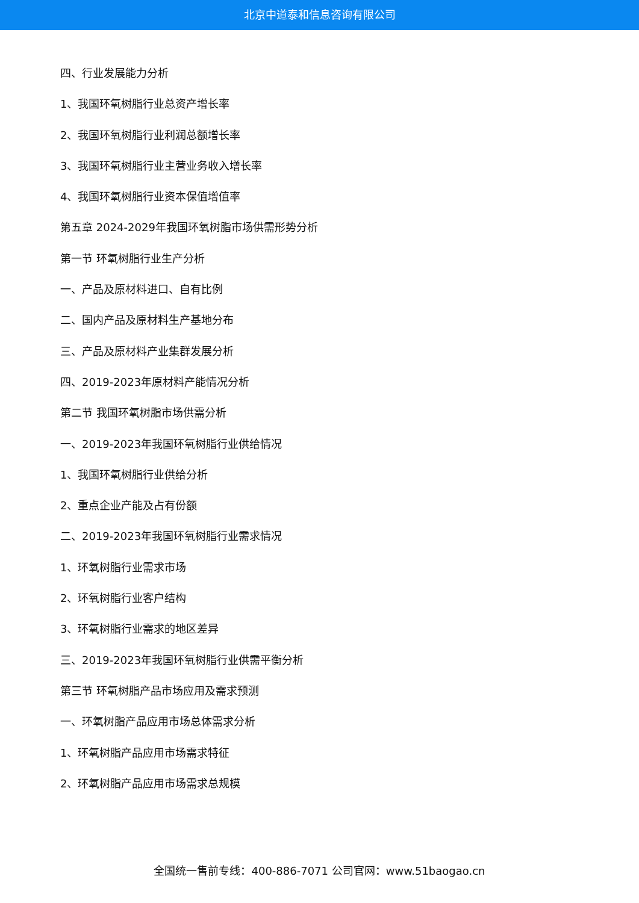北京中道泰和信息咨询有限公司
四、行业发展能力分析
1、我国环氧树脂行业总资产增长率
2、我国环氧树脂行业利润总额增长率
3、我国环氧树脂行业主营业务收入增长率
4、我国环氧树脂行业资本保值增值率
第五章 2024-2029年我国环氧树脂市场供需形势分析
第一节 环氧树脂行业生产分析
一、产品及原材料进口、自有比例
二、国内产品及原材料生产基地分布
三、产品及原材料产业集群发展分析
四、2019-2023年原材料产能情况分析
第二节 我国环氧树脂市场供需分析
一、2019-2023年我国环氧树脂行业供给情况
1、我国环氧树脂行业供给分析
2、重点企业产能及占有份额
二、2019-2023年我国环氧树脂行业需求情况
1、环氧树脂行业需求市场
2、环氧树脂行业客户结构
3、环氧树脂行业需求的地区差异
三、2019-2023年我国环氧树脂行业供需平衡分析
第三节 环氧树脂产品市场应用及需求预测
一、环氧树脂产品应用市场总体需求分析
1、环氧树脂产品应用市场需求特征
2、环氧树脂产品应用市场需求总规模
全国统一售前专线：400-886-7071 公司官网：www.51baogao.cn